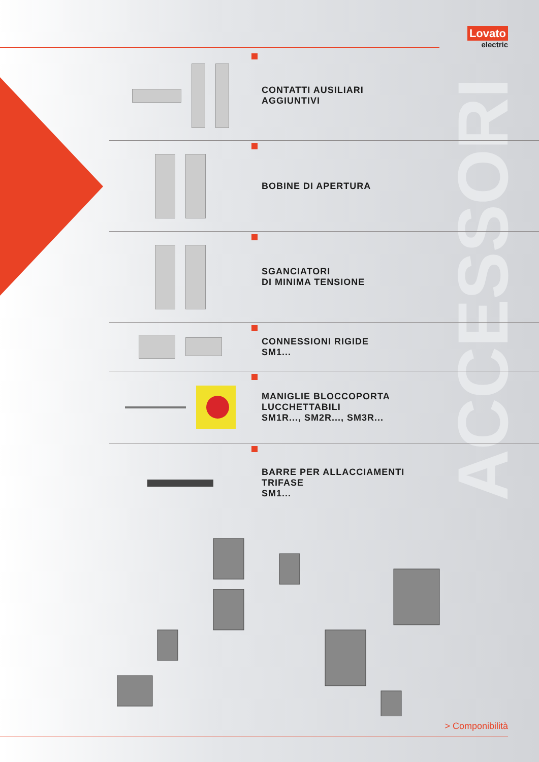Lovato
electric
ACCESSORI
CONTATTI AUSILIARI
AGGIUNTIVI
BOBINE DI APERTURA
SGANCIATORI
DI MINIMA TENSIONE
CONNESSIONI RIGIDE
SM1...
MANIGLIE BLOCCOPORTA
LUCCHETTABILI
SM1R..., SM2R..., SM3R...
BARRE PER ALLACCIAMENTI
TRIFASE
SM1...
> Componibilità